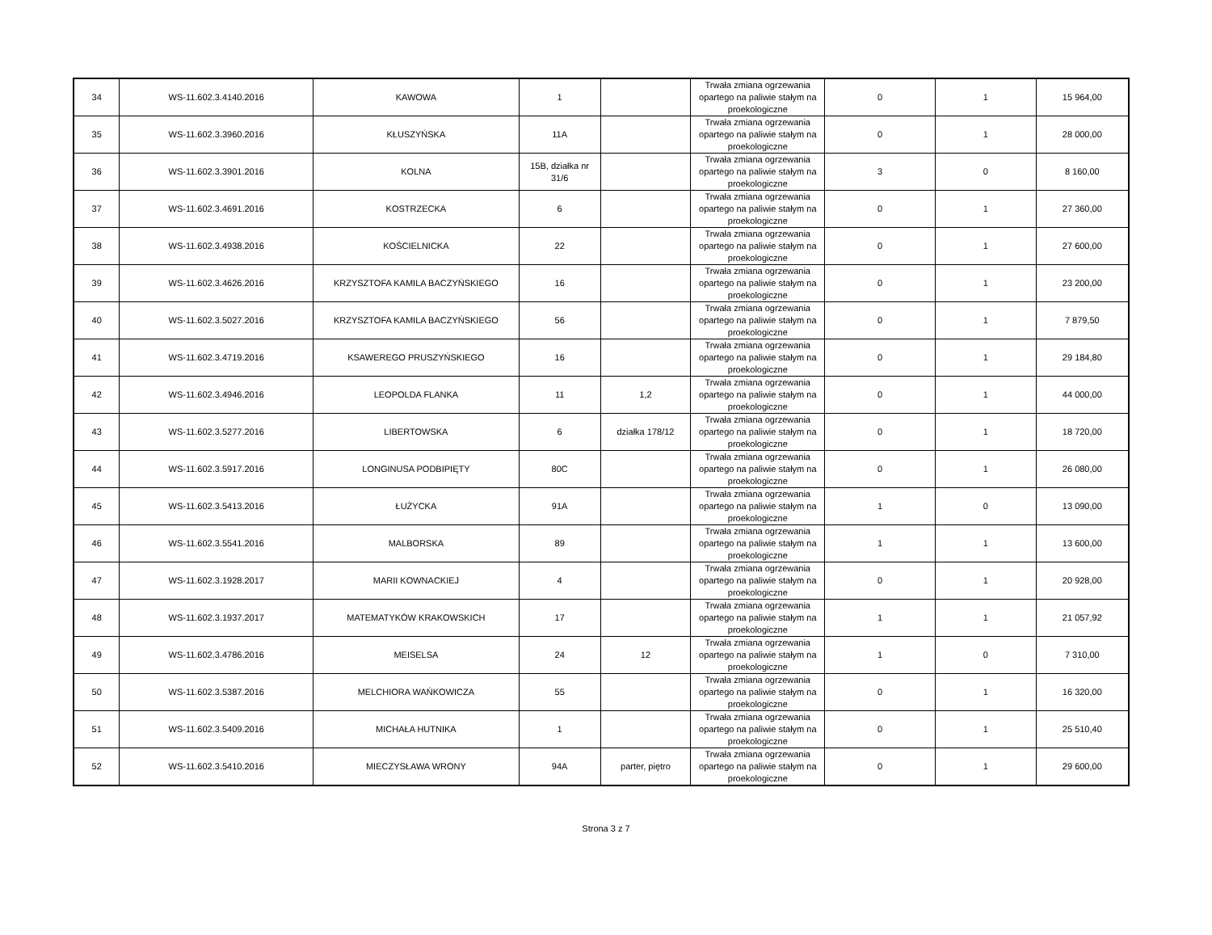| 34 | WS-11.602.3.4140.2016 | KAWOWA | 1 | | Trwała zmiana ogrzewania opartego na paliwie stałym na proekologiczne | 0 | 1 | 15 964,00 |
| 35 | WS-11.602.3.3960.2016 | KŁUSZYŃSKA | 11A | | Trwała zmiana ogrzewania opartego na paliwie stałym na proekologiczne | 0 | 1 | 28 000,00 |
| 36 | WS-11.602.3.3901.2016 | KOLNA | 15B, działka nr 31/6 | | Trwała zmiana ogrzewania opartego na paliwie stałym na proekologiczne | 3 | 0 | 8 160,00 |
| 37 | WS-11.602.3.4691.2016 | KOSTRZECKA | 6 | | Trwała zmiana ogrzewania opartego na paliwie stałym na proekologiczne | 0 | 1 | 27 360,00 |
| 38 | WS-11.602.3.4938.2016 | KOŚCIELNICKA | 22 | | Trwała zmiana ogrzewania opartego na paliwie stałym na proekologiczne | 0 | 1 | 27 600,00 |
| 39 | WS-11.602.3.4626.2016 | KRZYSZTOFA KAMILA BACZYŃSKIEGO | 16 | | Trwała zmiana ogrzewania opartego na paliwie stałym na proekologiczne | 0 | 1 | 23 200,00 |
| 40 | WS-11.602.3.5027.2016 | KRZYSZTOFA KAMILA BACZYŃSKIEGO | 56 | | Trwała zmiana ogrzewania opartego na paliwie stałym na proekologiczne | 0 | 1 | 7 879,50 |
| 41 | WS-11.602.3.4719.2016 | KSAWEREGO PRUSZYŃSKIEGO | 16 | | Trwała zmiana ogrzewania opartego na paliwie stałym na proekologiczne | 0 | 1 | 29 184,80 |
| 42 | WS-11.602.3.4946.2016 | LEOPOLDA FLANKA | 11 | 1,2 | Trwała zmiana ogrzewania opartego na paliwie stałym na proekologiczne | 0 | 1 | 44 000,00 |
| 43 | WS-11.602.3.5277.2016 | LIBERTOWSKA | 6 | działka 178/12 | Trwała zmiana ogrzewania opartego na paliwie stałym na proekologiczne | 0 | 1 | 18 720,00 |
| 44 | WS-11.602.3.5917.2016 | LONGINUSA PODBIPIĘTY | 80C | | Trwała zmiana ogrzewania opartego na paliwie stałym na proekologiczne | 0 | 1 | 26 080,00 |
| 45 | WS-11.602.3.5413.2016 | ŁUŻYCKA | 91A | | Trwała zmiana ogrzewania opartego na paliwie stałym na proekologiczne | 1 | 0 | 13 090,00 |
| 46 | WS-11.602.3.5541.2016 | MALBORSKA | 89 | | Trwała zmiana ogrzewania opartego na paliwie stałym na proekologiczne | 1 | 1 | 13 600,00 |
| 47 | WS-11.602.3.1928.2017 | MARII KOWNACKIEJ | 4 | | Trwała zmiana ogrzewania opartego na paliwie stałym na proekologiczne | 0 | 1 | 20 928,00 |
| 48 | WS-11.602.3.1937.2017 | MATEMATYKÓW KRAKOWSKICH | 17 | | Trwała zmiana ogrzewania opartego na paliwie stałym na proekologiczne | 1 | 1 | 21 057,92 |
| 49 | WS-11.602.3.4786.2016 | MEISELSA | 24 | 12 | Trwała zmiana ogrzewania opartego na paliwie stałym na proekologiczne | 1 | 0 | 7 310,00 |
| 50 | WS-11.602.3.5387.2016 | MELCHIORA WAŃKOWICZA | 55 | | Trwała zmiana ogrzewania opartego na paliwie stałym na proekologiczne | 0 | 1 | 16 320,00 |
| 51 | WS-11.602.3.5409.2016 | MICHAŁA HUTNIKA | 1 | | Trwała zmiana ogrzewania opartego na paliwie stałym na proekologiczne | 0 | 1 | 25 510,40 |
| 52 | WS-11.602.3.5410.2016 | MIECZYSŁAWA WRONY | 94A | parter, piętro | Trwała zmiana ogrzewania opartego na paliwie stałym na proekologiczne | 0 | 1 | 29 600,00 |
Strona 3 z 7